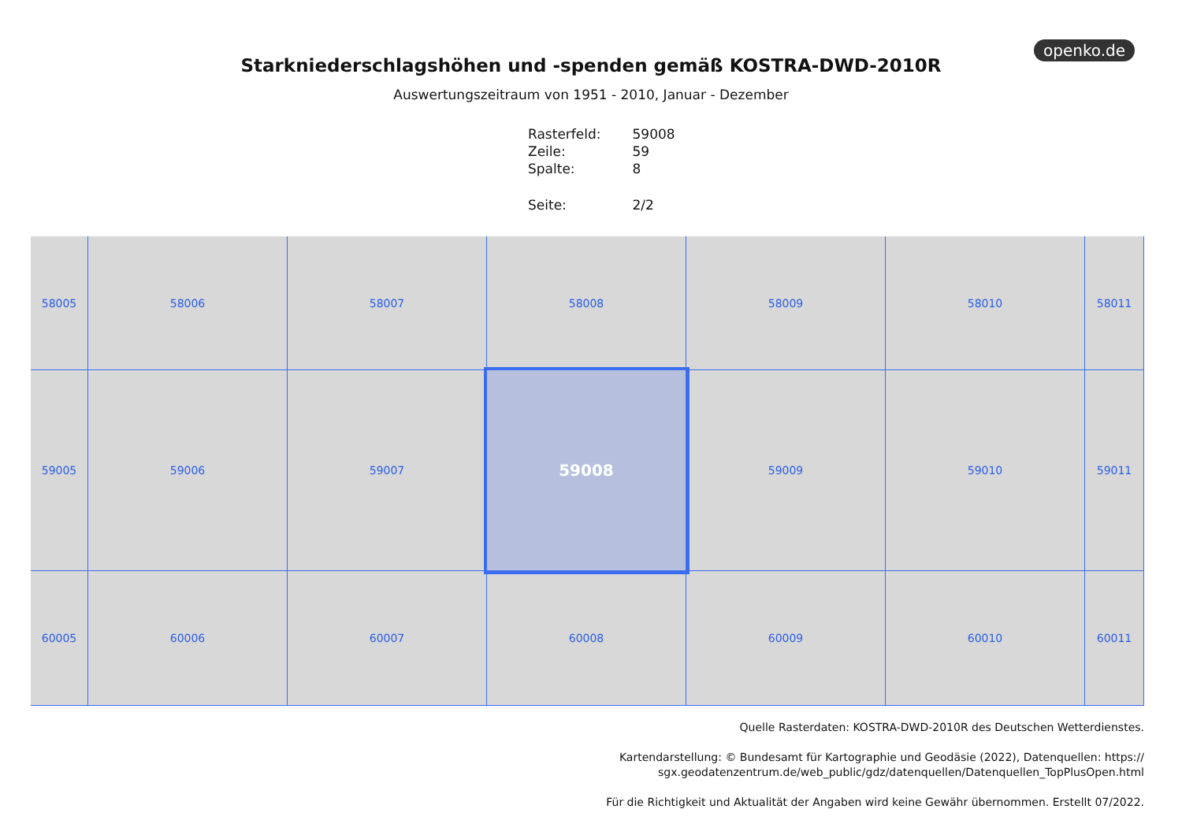openko.de
Starkniederschlagshöhen und -spenden gemäß KOSTRA-DWD-2010R
Auswertungszeitraum von 1951 - 2010, Januar - Dezember
| Rasterfeld: | 59008 |
| Zeile: | 59 |
| Spalte: | 8 |
| Seite: | 2/2 |
58005
58006
58007
58008
58009
58010
58011
59005
59006
59007
59008
59009
59010
59011
60005
60006
60007
60008
60009
60010
60011
Quelle Rasterdaten: KOSTRA-DWD-2010R des Deutschen Wetterdienstes.
Kartendarstellung: © Bundesamt für Kartographie und Geodäsie (2022), Datenquellen: https://
sgx.geodatenzentrum.de/web_public/gdz/datenquellen/Datenquellen_TopPlusOpen.html
Für die Richtigkeit und Aktualität der Angaben wird keine Gewähr übernommen. Erstellt 07/2022.